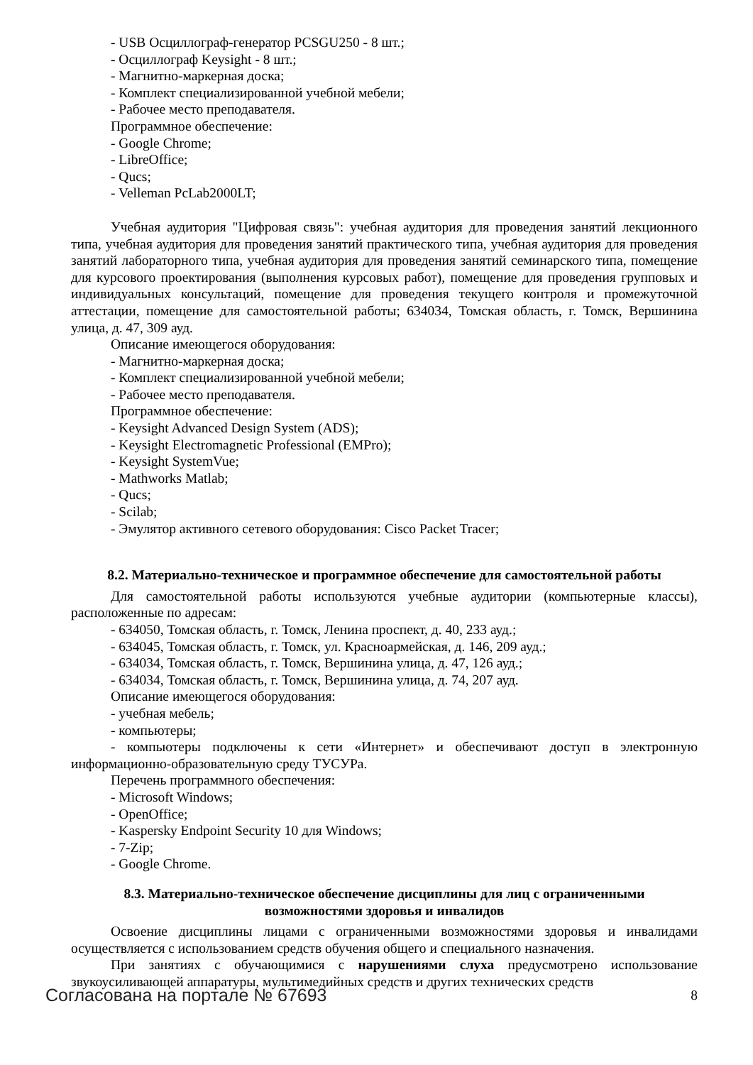- USB Осциллограф-генератор PCSGU250 - 8 шт.;
- Осциллограф Keysight - 8 шт.;
- Магнитно-маркерная доска;
- Комплект специализированной учебной мебели;
- Рабочее место преподавателя.
Программное обеспечение:
- Google Chrome;
- LibreOffice;
- Qucs;
- Velleman PcLab2000LT;
Учебная аудитория "Цифровая связь": учебная аудитория для проведения занятий лекционного типа, учебная аудитория для проведения занятий практического типа, учебная аудитория для проведения занятий лабораторного типа, учебная аудитория для проведения занятий семинарского типа, помещение для курсового проектирования (выполнения курсовых работ), помещение для проведения групповых и индивидуальных консультаций, помещение для проведения текущего контроля и промежуточной аттестации, помещение для самостоятельной работы; 634034, Томская область, г. Томск, Вершинина улица, д. 47, 309 ауд.
Описание имеющегося оборудования:
- Магнитно-маркерная доска;
- Комплект специализированной учебной мебели;
- Рабочее место преподавателя.
Программное обеспечение:
- Keysight Advanced Design System (ADS);
- Keysight Electromagnetic Professional (EMPro);
- Keysight SystemVue;
- Mathworks Matlab;
- Qucs;
- Scilab;
- Эмулятор активного сетевого оборудования: Cisco Packet Tracer;
8.2. Материально-техническое и программное обеспечение для самостоятельной работы
Для самостоятельной работы используются учебные аудитории (компьютерные классы), расположенные по адресам:
- 634050, Томская область, г. Томск, Ленина проспект, д. 40, 233 ауд.;
- 634045, Томская область, г. Томск, ул. Красноармейская, д. 146, 209 ауд.;
- 634034, Томская область, г. Томск, Вершинина улица, д. 47, 126 ауд.;
- 634034, Томская область, г. Томск, Вершинина улица, д. 74, 207 ауд.
Описание имеющегося оборудования:
- учебная мебель;
- компьютеры;
- компьютеры подключены к сети «Интернет» и обеспечивают доступ в электронную информационно-образовательную среду ТУСУРа.
Перечень программного обеспечения:
- Microsoft Windows;
- OpenOffice;
- Kaspersky Endpoint Security 10 для Windows;
- 7-Zip;
- Google Chrome.
8.3. Материально-техническое обеспечение дисциплины для лиц с ограниченными
возможностями здоровья и инвалидов
Освоение дисциплины лицами с ограниченными возможностями здоровья и инвалидами осуществляется с использованием средств обучения общего и специального назначения.
При занятиях с обучающимися с нарушениями слуха предусмотрено использование звукоусиливающей аппаратуры, мультимедийных средств и других технических средств
Согласована на портале № 67693 8